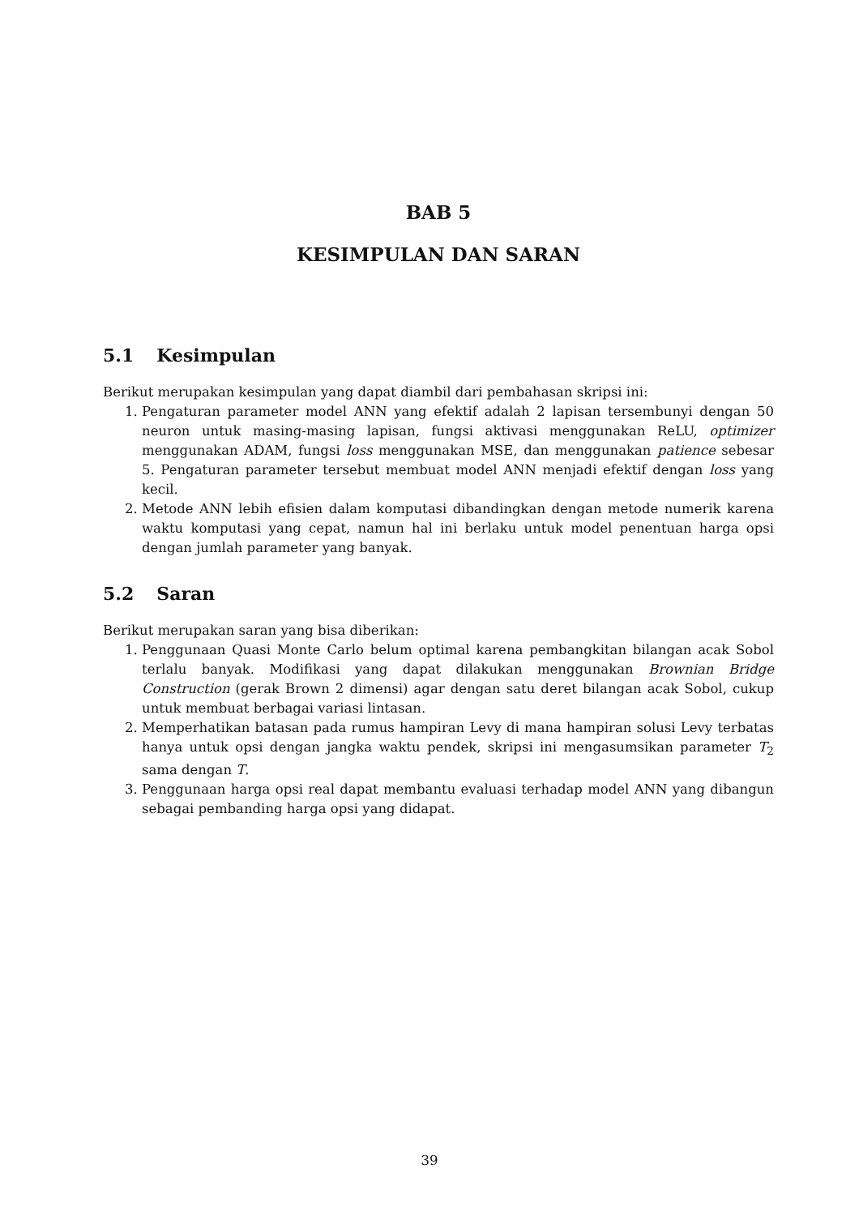BAB 5
KESIMPULAN DAN SARAN
5.1 Kesimpulan
Berikut merupakan kesimpulan yang dapat diambil dari pembahasan skripsi ini:
1. Pengaturan parameter model ANN yang efektif adalah 2 lapisan tersembunyi dengan 50 neuron untuk masing-masing lapisan, fungsi aktivasi menggunakan ReLU, optimizer menggunakan ADAM, fungsi loss menggunakan MSE, dan menggunakan patience sebesar 5. Pengaturan parameter tersebut membuat model ANN menjadi efektif dengan loss yang kecil.
2. Metode ANN lebih efisien dalam komputasi dibandingkan dengan metode numerik karena waktu komputasi yang cepat, namun hal ini berlaku untuk model penentuan harga opsi dengan jumlah parameter yang banyak.
5.2 Saran
Berikut merupakan saran yang bisa diberikan:
1. Penggunaan Quasi Monte Carlo belum optimal karena pembangkitan bilangan acak Sobol terlalu banyak. Modifikasi yang dapat dilakukan menggunakan Brownian Bridge Construction (gerak Brown 2 dimensi) agar dengan satu deret bilangan acak Sobol, cukup untuk membuat berbagai variasi lintasan.
2. Memperhatikan batasan pada rumus hampiran Levy di mana hampiran solusi Levy terbatas hanya untuk opsi dengan jangka waktu pendek, skripsi ini mengasumsikan parameter T<sub>2</sub> sama dengan T.
3. Penggunaan harga opsi real dapat membantu evaluasi terhadap model ANN yang dibangun sebagai pembanding harga opsi yang didapat.
39